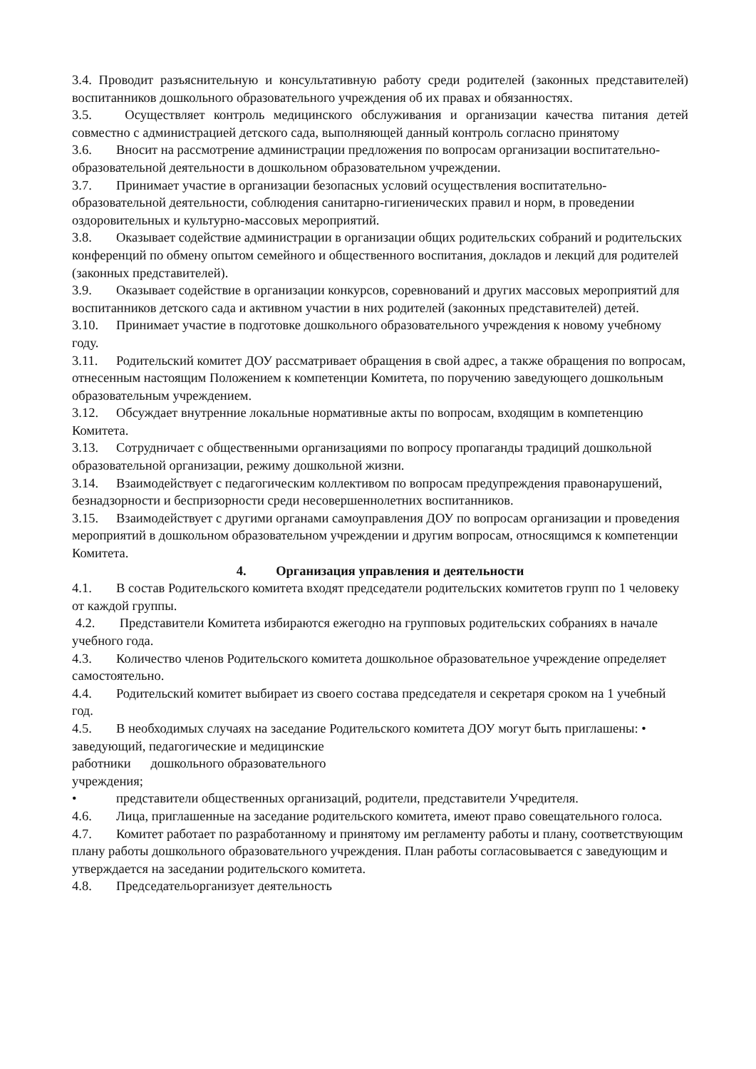3.4. Проводит разъяснительную и консультативную работу среди родителей (законных представителей) воспитанников дошкольного образовательного учреждения об их правах и обязанностях.
3.5. Осуществляет контроль медицинского обслуживания и организации качества питания детей совместно с администрацией детского сада, выполняющей данный контроль согласно принятому
3.6. Вносит на рассмотрение администрации предложения по вопросам организации воспитательно-образовательной деятельности в дошкольном образовательном учреждении.
3.7. Принимает участие в организации безопасных условий осуществления воспитательно-образовательной деятельности, соблюдения санитарно-гигиенических правил и норм, в проведении оздоровительных и культурно-массовых мероприятий.
3.8. Оказывает содействие администрации в организации общих родительских собраний и родительских конференций по обмену опытом семейного и общественного воспитания, докладов и лекций для родителей (законных представителей).
3.9. Оказывает содействие в организации конкурсов, соревнований и других массовых мероприятий для воспитанников детского сада и активном участии в них родителей (законных представителей) детей.
3.10. Принимает участие в подготовке дошкольного образовательного учреждения к новому учебному году.
3.11. Родительский комитет ДОУ рассматривает обращения в свой адрес, а также обращения по вопросам, отнесенным настоящим Положением к компетенции Комитета, по поручению заведующего дошкольным образовательным учреждением.
3.12. Обсуждает внутренние локальные нормативные акты по вопросам, входящим в компетенцию Комитета.
3.13. Сотрудничает с общественными организациями по вопросу пропаганды традиций дошкольной образовательной организации, режиму дошкольной жизни.
3.14. Взаимодействует с педагогическим коллективом по вопросам предупреждения правонарушений, безнадзорности и беспризорности среди несовершеннолетних воспитанников.
3.15. Взаимодействует с другими органами самоуправления ДОУ по вопросам организации и проведения мероприятий в дошкольном образовательном учреждении и другим вопросам, относящимся к компетенции Комитета.
4. Организация управления и деятельности
4.1. В состав Родительского комитета входят председатели родительских комитетов групп по 1 человеку от каждой группы.
4.2. Представители Комитета избираются ежегодно на групповых родительских собраниях в начале учебного года.
4.3. Количество членов Родительского комитета дошкольное образовательное учреждение определяет самостоятельно.
4.4. Родительский комитет выбирает из своего состава председателя и секретаря сроком на 1 учебный год.
4.5. В необходимых случаях на заседание Родительского комитета ДОУ могут быть приглашены: • заведующий, педагогические и медицинские
работники дошкольного образовательного
учреждения;
• представители общественных организаций, родители, представители Учредителя.
4.6. Лица, приглашенные на заседание родительского комитета, имеют право совещательного голоса.
4.7. Комитет работает по разработанному и принятому им регламенту работы и плану, соответствующим плану работы дошкольного образовательного учреждения. План работы согласовывается с заведующим и утверждается на заседании родительского комитета.
4.8. Председательорганизует деятельность